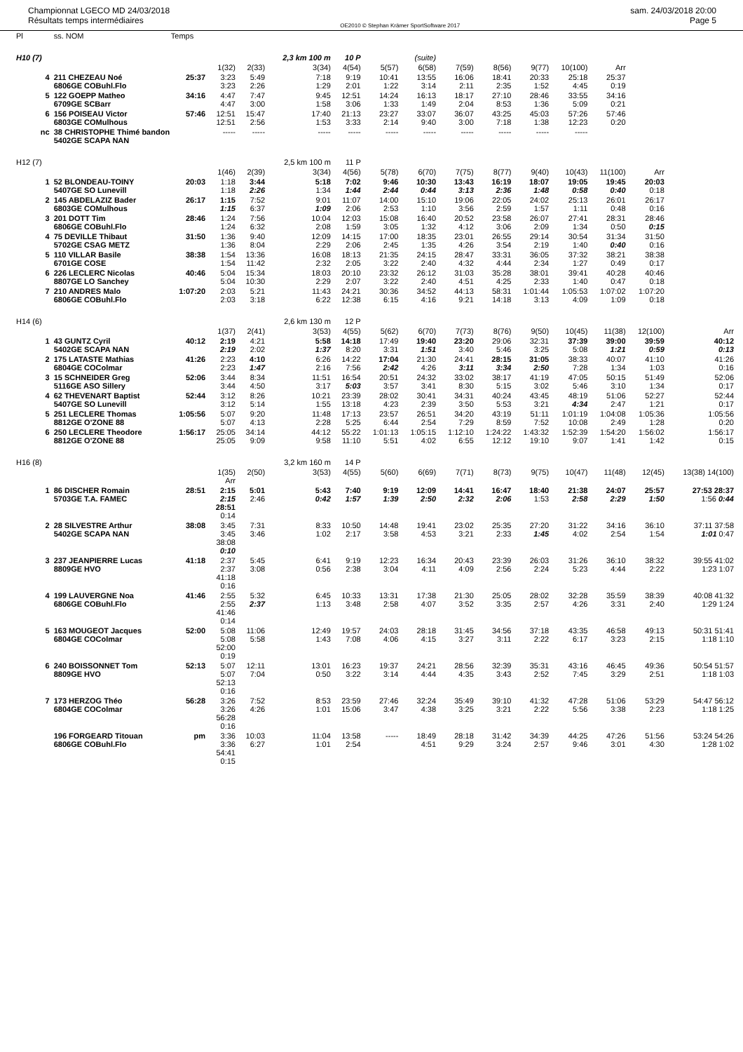Championnat LGECO MD 24/03/2018
Résultats temps intermédiaires
OE2010 © Stephan Krämer SportSoftware 2017
sam. 24/03/2018 20:00
Page 5
| Pl | ss. NOM | Temps | | | | | | | | | | | | | |
| H10 (7) | | | | | 2,3 km 100 m | 10 P | | (suite) | | | | | | | |
| | | | 1(32) | 2(33) | 3(34) | 4(54) | 5(57) | 6(58) | 7(59) | 8(56) | 9(77) | 10(100) | Arr | | |
| 4 | 211 CHEZEAU Noé 6806GE COBuhl.Flo | 25:37 | 3:23 3:23 | 5:49 2:26 | 7:18 1:29 | 9:19 2:01 | 10:41 1:22 | 13:55 3:14 | 16:06 2:11 | 18:41 2:35 | 20:33 1:52 | 25:18 4:45 | 25:37 0:19 | | |
| 5 | 122 GOEPP Matheo 6709GE SCBarr | 34:16 | 4:47 4:47 | 7:47 3:00 | 9:45 1:58 | 12:51 3:06 | 14:24 1:33 | 16:13 1:49 | 18:17 2:04 | 27:10 8:53 | 28:46 1:36 | 33:55 5:09 | 34:16 0:21 | | |
| 6 | 156 POISEAU Victor 6803GE COMulhous | 57:46 | 12:51 12:51 | 15:47 2:56 | 17:40 1:53 | 21:13 3:33 | 23:27 2:14 | 33:07 9:40 | 36:07 3:00 | 43:25 7:18 | 45:03 1:38 | 57:26 12:23 | 57:46 0:20 | | |
| nc | 38 CHRISTOPHE Thimé bandon 5402GE SCAPA NAN | | ----- | ----- | ----- | ----- | ----- | ----- | ----- | ----- | ----- | ----- | | | |
| H12 (7) | | | | | 2,5 km 100 m | 11 P | | | | | | | | | |
| | | | 1(46) | 2(39) | 3(34) | 4(56) | 5(78) | 6(70) | 7(75) | 8(77) | 9(40) | 10(43) | 11(100) | Arr | |
| 1 | 52 BLONDEAU-TOINY 5407GE SO Lunevill | 20:03 | 1:18 1:18 | 3:44 2:26 | 5:18 1:34 | 7:02 1:44 | 9:46 2:44 | 10:30 0:44 | 13:43 3:13 | 16:19 2:36 | 18:07 1:48 | 19:05 0:58 | 19:45 0:40 | 20:03 0:18 | |
| 2 | 145 ABDELAZIZ Bader 6803GE COMulhous | 26:17 | 1:15 1:15 | 7:52 6:37 | 9:01 1:09 | 11:07 2:06 | 14:00 2:53 | 15:10 1:10 | 19:06 3:56 | 22:05 2:59 | 24:02 1:57 | 25:13 1:11 | 26:01 0:48 | 26:17 0:16 | |
| 3 | 201 DOTT Tim 6806GE COBuhl.Flo | 28:46 | 1:24 1:24 | 7:56 6:32 | 10:04 2:08 | 12:03 1:59 | 15:08 3:05 | 16:40 1:32 | 20:52 4:12 | 23:58 3:06 | 26:07 2:09 | 27:41 1:34 | 28:31 0:50 | 28:46 0:15 | |
| 4 | 75 DEVILLE Thibaut 5702GE CSAG METZ | 31:50 | 1:36 1:36 | 9:40 8:04 | 12:09 2:29 | 14:15 2:06 | 17:00 2:45 | 18:35 1:35 | 23:01 4:26 | 26:55 3:54 | 29:14 2:19 | 30:54 1:40 | 31:34 0:40 | 31:50 0:16 | |
| 5 | 110 VILLAR Basile 6701GE COSE | 38:38 | 1:54 1:54 | 13:36 11:42 | 16:08 2:32 | 18:13 2:05 | 21:35 3:22 | 24:15 2:40 | 28:47 4:32 | 33:31 4:44 | 36:05 2:34 | 37:32 1:27 | 38:21 0:49 | 38:38 0:17 | |
| 6 | 226 LECLERC Nicolas 8807GE LO Sanchey | 40:46 | 5:04 5:04 | 15:34 10:30 | 18:03 2:29 | 20:10 2:07 | 23:32 3:22 | 26:12 2:40 | 31:03 4:51 | 35:28 4:25 | 38:01 2:33 | 39:41 1:40 | 40:28 0:47 | 40:46 0:18 | |
| 7 | 210 ANDRES Malo 6806GE COBuhl.Flo | 1:07:20 | 2:03 2:03 | 5:21 3:18 | 11:43 6:22 | 24:21 12:38 | 30:36 6:15 | 34:52 4:16 | 44:13 9:21 | 58:31 14:18 | 1:01:44 3:13 | 1:05:53 4:09 | 1:07:02 1:09 | 1:07:20 0:18 | |
| H14 (6) | | | | | 2,6 km 130 m | 12 P | | | | | | | | | |
| | | | 1(37) | 2(41) | 3(53) | 4(55) | 5(62) | 6(70) | 7(73) | 8(76) | 9(50) | 10(45) | 11(38) | 12(100) | Arr |
| 1 | 43 GUNTZ Cyril 5402GE SCAPA NAN | 40:12 | 2:19 2:19 | 4:21 2:02 | 5:58 1:37 | 14:18 8:20 | 17:49 3:31 | 19:40 1:51 | 23:20 3:40 | 29:06 5:46 | 32:31 3:25 | 37:39 5:08 | 39:00 1:21 | 39:59 0:59 | 40:12 0:13 |
| 2 | 175 LATASTE Mathias 6804GE COColmar | 41:26 | 2:23 2:23 | 4:10 1:47 | 6:26 2:16 | 14:22 7:56 | 17:04 2:42 | 21:30 4:26 | 24:41 3:11 | 28:15 3:34 | 31:05 2:50 | 38:33 7:28 | 40:07 1:34 | 41:10 1:03 | 41:26 0:16 |
| 3 | 15 SCHNEIDER Greg 5116GE ASO Sillery | 52:06 | 3:44 3:44 | 8:34 4:50 | 11:51 3:17 | 16:54 5:03 | 20:51 3:57 | 24:32 3:41 | 33:02 8:30 | 38:17 5:15 | 41:19 3:02 | 47:05 5:46 | 50:15 3:10 | 51:49 1:34 | 52:06 0:17 |
| 4 | 62 THEVENART Baptist 5407GE SO Lunevill | 52:44 | 3:12 3:12 | 8:26 5:14 | 10:21 1:55 | 23:39 13:18 | 28:02 4:23 | 30:41 2:39 | 34:31 3:50 | 40:24 5:53 | 43:45 3:21 | 48:19 4:34 | 51:06 2:47 | 52:27 1:21 | 52:44 0:17 |
| 5 | 251 LECLERE Thomas 8812GE O'ZONE 88 | 1:05:56 | 5:07 5:07 | 9:20 4:13 | 11:48 2:28 | 17:13 5:25 | 23:57 6:44 | 26:51 2:54 | 34:20 7:29 | 43:19 8:59 | 51:11 7:52 | 1:01:19 10:08 | 1:04:08 2:49 | 1:05:36 1:28 | 1:05:56 0:20 |
| 6 | 250 LECLERE Theodore 8812GE O'ZONE 88 | 1:56:17 | 25:05 25:05 | 34:14 9:09 | 44:12 9:58 | 55:22 11:10 | 1:01:13 5:51 | 1:05:15 4:02 | 1:12:10 6:55 | 1:24:22 12:12 | 1:43:32 19:10 | 1:52:39 9:07 | 1:54:20 1:41 | 1:56:02 1:42 | 1:56:17 0:15 |
| H16 (8) | | | | | 3,2 km 160 m | 14 P | | | | | | | | | |
| | | | 1(35) Arr | 2(50) | 3(53) | 4(55) | 5(60) | 6(69) | 7(71) | 8(73) | 9(75) | 10(47) | 11(48) | 12(45) | 13(38) 14(100) |
| 1 | 86 DISCHER Romain 5703GE T.A. FAMEC | 28:51 | 2:15 2:15 28:51 0:14 | 5:01 2:46 | 5:43 0:42 | 7:40 1:57 | 9:19 1:39 | 12:09 2:50 | 14:41 2:32 | 16:47 2:06 | 18:40 1:53 | 21:38 2:58 | 24:07 2:29 | 25:57 1:50 | 27:53 28:37 1:56 0:44 |
| 2 | 28 SILVESTRE Arthur 5402GE SCAPA NAN | 38:08 | 3:45 3:45 38:08 0:10 | 7:31 3:46 | 8:33 1:02 | 10:50 2:17 | 14:48 3:58 | 19:41 4:53 | 23:02 3:21 | 25:35 2:33 | 27:20 1:45 | 31:22 4:02 | 34:16 2:54 | 36:10 1:54 | 37:11 37:58 1:01 0:47 |
| 3 | 237 JEANPIERRE Lucas 8809GE HVO | 41:18 | 2:37 2:37 41:18 0:16 | 5:45 3:08 | 6:41 0:56 | 9:19 2:38 | 12:23 3:04 | 16:34 4:11 | 20:43 4:09 | 23:39 2:56 | 26:03 2:24 | 31:26 5:23 | 36:10 4:44 | 38:32 2:22 | 39:55 41:02 1:23 1:07 |
| 4 | 199 LAUVERGNE Noa 6806GE COBuhl.Flo | 41:46 | 2:55 2:55 41:46 0:14 | 5:32 2:37 | 6:45 1:13 | 10:33 3:48 | 13:31 2:58 | 17:38 4:07 | 21:30 3:52 | 25:05 3:35 | 28:02 2:57 | 32:28 4:26 | 35:59 3:31 | 38:39 2:40 | 40:08 41:32 1:29 1:24 |
| 5 | 163 MOUGEOT Jacques 6804GE COColmar | 52:00 | 5:08 5:08 52:00 0:19 | 11:06 5:58 | 12:49 1:43 | 19:57 7:08 | 24:03 4:06 | 28:18 4:15 | 31:45 3:27 | 34:56 3:11 | 37:18 2:22 | 43:35 6:17 | 46:58 3:23 | 49:13 2:15 | 50:31 51:41 1:18 1:10 |
| 6 | 240 BOISSONNET Tom 8809GE HVO | 52:13 | 5:07 5:07 52:13 0:16 | 12:11 7:04 | 13:01 0:50 | 16:23 3:22 | 19:37 3:14 | 24:21 4:44 | 28:56 4:35 | 32:39 3:43 | 35:31 2:52 | 43:16 7:45 | 46:45 3:29 | 49:36 2:51 | 50:54 51:57 1:18 1:03 |
| 7 | 173 HERZOG Théo 6804GE COColmar | 56:28 | 3:26 3:26 56:28 0:16 | 7:52 4:26 | 8:53 1:01 | 23:59 15:06 | 27:46 3:47 | 32:24 4:38 | 35:49 3:25 | 39:10 3:21 | 41:32 2:22 | 47:28 5:56 | 51:06 3:38 | 53:29 2:23 | 54:47 56:12 1:18 1:25 |
| | 196 FORGEARD Titouan 6806GE COBuhl.Flo | pm | 3:36 3:36 54:41 0:15 | 10:03 6:27 | 11:04 1:01 | 13:58 2:54 | ----- | 18:49 4:51 | 28:18 9:29 | 31:42 3:24 | 34:39 2:57 | 44:25 9:46 | 47:26 3:01 | 51:56 4:30 | 53:24 54:26 1:28 1:02 |